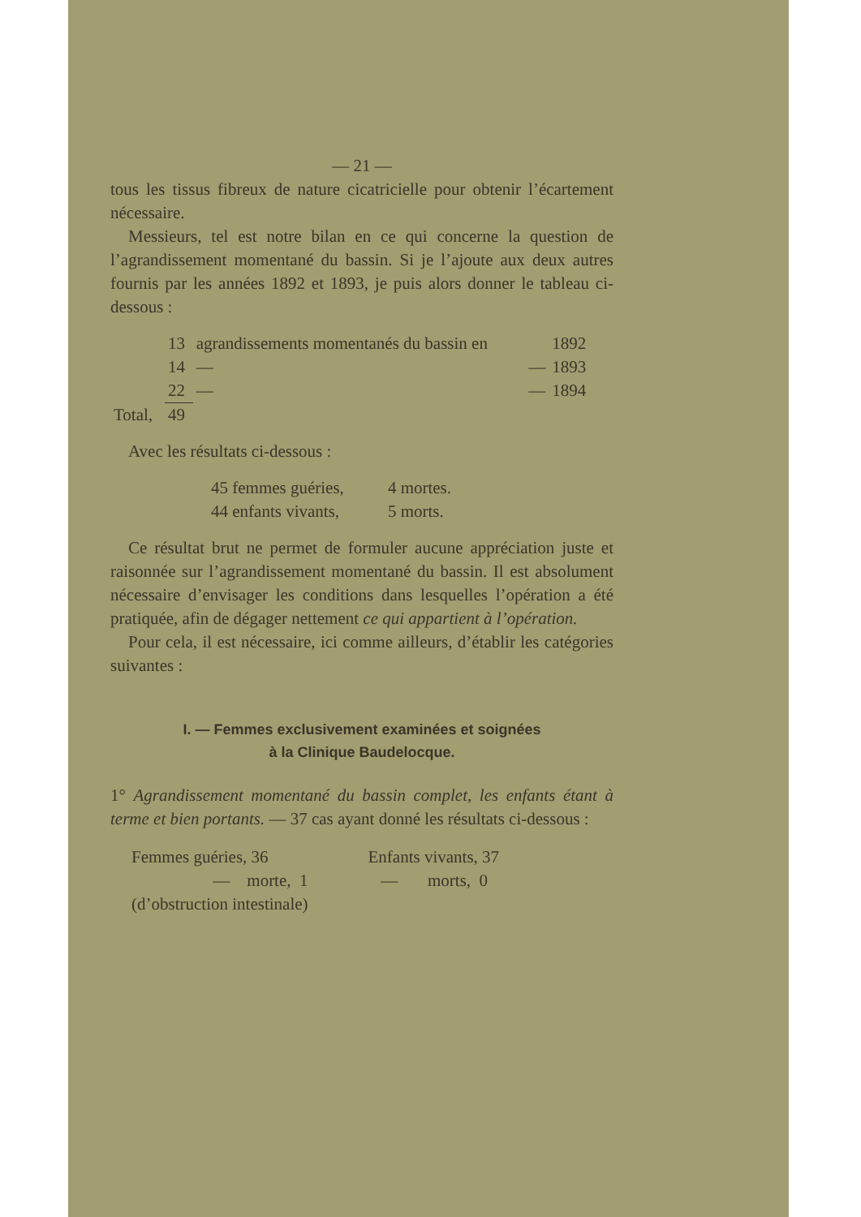— 21 —
tous les tissus fibreux de nature cicatricielle pour obtenir l’écartement nécessaire.
Messieurs, tel est notre bilan en ce qui concerne la question de l’agrandissement momentané du bassin. Si je l’ajoute aux deux autres fournis par les années 1892 et 1893, je puis alors donner le tableau ci-dessous :
| | 13 | agrandissements momentanés du bassin en | | 1892 |
| | 14 | — | — | 1893 |
| | 22 | — | — | 1894 |
| Total, | 49 | | | |
Avec les résultats ci-dessous :
| 45 femmes guéries, | 4 mortes. |
| 44 enfants vivants, | 5 morts. |
Ce résultat brut ne permet de formuler aucune appréciation juste et raisonnée sur l’agrandissement momentané du bassin. Il est absolument nécessaire d’envisager les conditions dans lesquelles l’opération a été pratiquée, afin de dégager nettement ce qui appartient à l’opération.
Pour cela, il est nécessaire, ici comme ailleurs, d’établir les catégories suivantes :
I. — Femmes exclusivement examinées et soignées
à la Clinique Baudelocque.
1° Agrandissement momentané du bassin complet, les enfants étant à terme et bien portants. — 37 cas ayant donné les résultats ci-dessous :
| Femmes guéries, 36 | Enfants vivants, 37 |
| — morte, 1 | — morts, 0 |
| (d’obstruction intestinale) | |